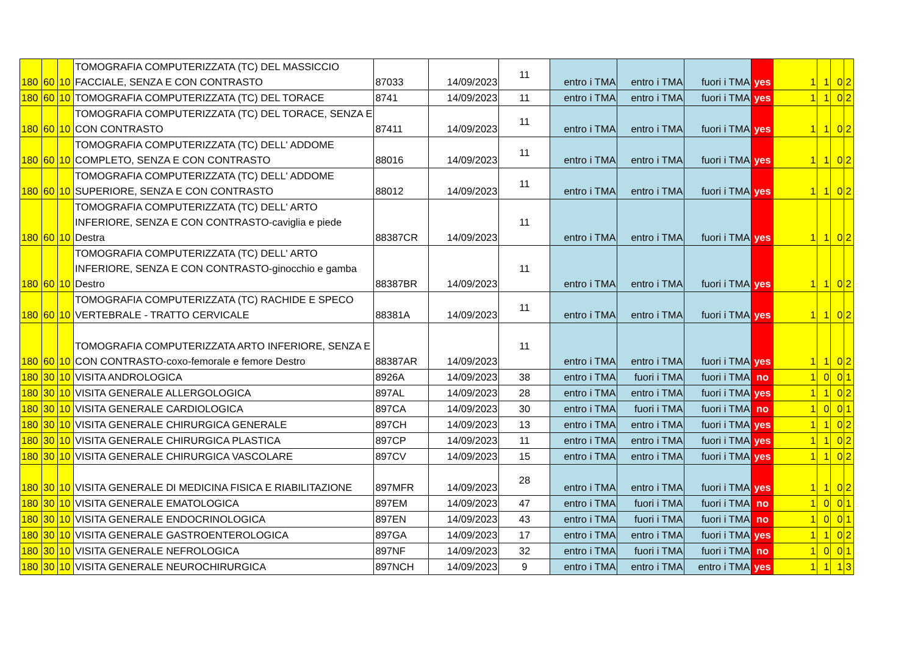| 180 | 60 | 10 | TOMOGRAFIA COMPUTERIZZATA (TC) DEL MASSICCIO FACCIALE, SENZA E CON CONTRASTO | 87033 | 14/09/2023 | 11 | entro i TMA | entro i TMA | fuori i TMA | yes | 1 | 1 | 0 | 2 |
| 180 | 60 | 10 | TOMOGRAFIA COMPUTERIZZATA (TC) DEL TORACE | 8741 | 14/09/2023 | 11 | entro i TMA | entro i TMA | fuori i TMA | yes | 1 | 1 | 0 | 2 |
| 180 | 60 | 10 | TOMOGRAFIA COMPUTERIZZATA (TC) DEL TORACE, SENZA E CON CONTRASTO | 87411 | 14/09/2023 | 11 | entro i TMA | entro i TMA | fuori i TMA | yes | 1 | 1 | 0 | 2 |
| 180 | 60 | 10 | TOMOGRAFIA COMPUTERIZZATA (TC) DELL' ADDOME COMPLETO, SENZA E CON CONTRASTO | 88016 | 14/09/2023 | 11 | entro i TMA | entro i TMA | fuori i TMA | yes | 1 | 1 | 0 | 2 |
| 180 | 60 | 10 | TOMOGRAFIA COMPUTERIZZATA (TC) DELL' ADDOME SUPERIORE, SENZA E CON CONTRASTO | 88012 | 14/09/2023 | 11 | entro i TMA | entro i TMA | fuori i TMA | yes | 1 | 1 | 0 | 2 |
| 180 | 60 | 10 | TOMOGRAFIA COMPUTERIZZATA (TC) DELL' ARTO INFERIORE, SENZA E CON CONTRASTO-caviglia e piede Destra | 88387CR | 14/09/2023 | 11 | entro i TMA | entro i TMA | fuori i TMA | yes | 1 | 1 | 0 | 2 |
| 180 | 60 | 10 | TOMOGRAFIA COMPUTERIZZATA (TC) DELL' ARTO INFERIORE, SENZA E CON CONTRASTO-ginocchio e gamba Destro | 88387BR | 14/09/2023 | 11 | entro i TMA | entro i TMA | fuori i TMA | yes | 1 | 1 | 0 | 2 |
| 180 | 60 | 10 | TOMOGRAFIA COMPUTERIZZATA (TC) RACHIDE E SPECO VERTEBRALE - TRATTO CERVICALE | 88381A | 14/09/2023 | 11 | entro i TMA | entro i TMA | fuori i TMA | yes | 1 | 1 | 0 | 2 |
| 180 | 60 | 10 | TOMOGRAFIA COMPUTERIZZATA ARTO INFERIORE, SENZA E CON CONTRASTO-coxo-femorale e femore Destro | 88387AR | 14/09/2023 | 11 | entro i TMA | entro i TMA | fuori i TMA | yes | 1 | 1 | 0 | 2 |
| 180 | 30 | 10 | VISITA ANDROLOGICA | 8926A | 14/09/2023 | 38 | entro i TMA | fuori i TMA | fuori i TMA | no | 1 | 0 | 0 | 1 |
| 180 | 30 | 10 | VISITA GENERALE ALLERGOLOGICA | 897AL | 14/09/2023 | 28 | entro i TMA | entro i TMA | fuori i TMA | yes | 1 | 1 | 0 | 2 |
| 180 | 30 | 10 | VISITA GENERALE CARDIOLOGICA | 897CA | 14/09/2023 | 30 | entro i TMA | fuori i TMA | fuori i TMA | no | 1 | 0 | 0 | 1 |
| 180 | 30 | 10 | VISITA GENERALE CHIRURGICA GENERALE | 897CH | 14/09/2023 | 13 | entro i TMA | entro i TMA | fuori i TMA | yes | 1 | 1 | 0 | 2 |
| 180 | 30 | 10 | VISITA GENERALE CHIRURGICA PLASTICA | 897CP | 14/09/2023 | 11 | entro i TMA | entro i TMA | fuori i TMA | yes | 1 | 1 | 0 | 2 |
| 180 | 30 | 10 | VISITA GENERALE CHIRURGICA VASCOLARE | 897CV | 14/09/2023 | 15 | entro i TMA | entro i TMA | fuori i TMA | yes | 1 | 1 | 0 | 2 |
| 180 | 30 | 10 | VISITA GENERALE DI MEDICINA FISICA E RIABILITAZIONE | 897MFR | 14/09/2023 | 28 | entro i TMA | entro i TMA | fuori i TMA | yes | 1 | 1 | 0 | 2 |
| 180 | 30 | 10 | VISITA GENERALE EMATOLOGICA | 897EM | 14/09/2023 | 47 | entro i TMA | fuori i TMA | fuori i TMA | no | 1 | 0 | 0 | 1 |
| 180 | 30 | 10 | VISITA GENERALE ENDOCRINOLOGICA | 897EN | 14/09/2023 | 43 | entro i TMA | fuori i TMA | fuori i TMA | no | 1 | 0 | 0 | 1 |
| 180 | 30 | 10 | VISITA GENERALE GASTROENTEROLOGICA | 897GA | 14/09/2023 | 17 | entro i TMA | entro i TMA | fuori i TMA | yes | 1 | 1 | 0 | 2 |
| 180 | 30 | 10 | VISITA GENERALE NEFROLOGICA | 897NF | 14/09/2023 | 32 | entro i TMA | fuori i TMA | fuori i TMA | no | 1 | 0 | 0 | 1 |
| 180 | 30 | 10 | VISITA GENERALE NEUROCHIRURGICA | 897NCH | 14/09/2023 | 9 | entro i TMA | entro i TMA | entro i TMA | yes | 1 | 1 | 1 | 3 |